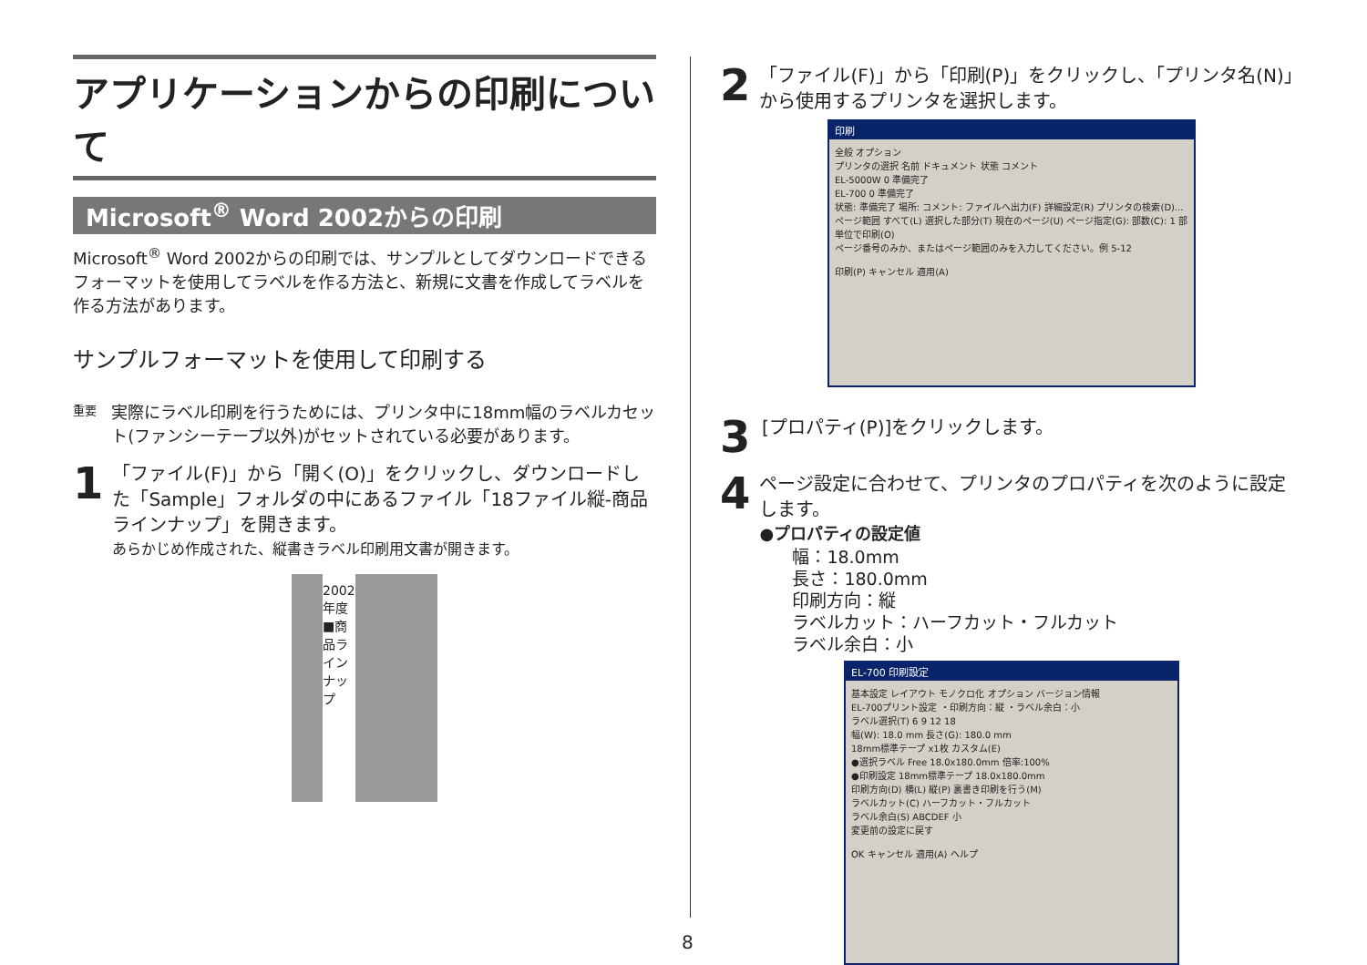アプリケーションからの印刷について
Microsoft<sup>®</sup> Word 2002からの印刷
Microsoft<sup>®</sup> Word 2002からの印刷では、サンプルとしてダウンロードできるフォーマットを使用してラベルを作る方法と、新規に文書を作成してラベルを作る方法があります。
サンプルフォーマットを使用して印刷する
重要
実際にラベル印刷を行うためには、プリンタ中に18mm幅のラベルカセット(ファンシーテープ以外)がセットされている必要があります。
1
「ファイル(F)」から「開く(O)」をクリックし、ダウンロードした「Sample」フォルダの中にあるファイル「18ファイル縦-商品ラインナップ」を開きます。
あらかじめ作成された、縦書きラベル印刷用文書が開きます。
2002年度 ■商品ラインナップ
2
「ファイル(F)」から「印刷(P)」をクリックし、「プリンタ名(N)」から使用するプリンタを選択します。
印刷
全般 オプション
プリンタの選択 名前 ドキュメント 状態 コメント
EL-5000W 0 準備完了
EL-700 0 準備完了
状態: 準備完了 場所: コメント: ファイルへ出力(F) 詳細設定(R) プリンタの検索(D)...
ページ範囲 すべて(L) 選択した部分(T) 現在のページ(U) ページ指定(G): 部数(C): 1 部単位で印刷(O)
ページ番号のみか、またはページ範囲のみを入力してください。例 5-12
印刷(P) キャンセル 適用(A)
3
[プロパティ(P)]をクリックします。
4
ページ設定に合わせて、プリンタのプロパティを次のように設定します。
●プロパティの設定値
幅：18.0mm
長さ：180.0mm
印刷方向：縦
ラベルカット：ハーフカット・フルカット
ラベル余白：小
EL-700 印刷設定
基本設定 レイアウト モノクロ化 オプション バージョン情報
EL-700プリント設定 ・印刷方向：縦 ・ラベル余白：小
ラベル選択(T) 6 9 12 18
幅(W): 18.0 mm 長さ(G): 180.0 mm
18mm標準テープ x1枚 カスタム(E)
●選択ラベル Free 18.0x180.0mm 倍率:100%
●印刷設定 18mm標準テープ 18.0x180.0mm
印刷方向(D) 横(L) 縦(P) 裏書き印刷を行う(M)
ラベルカット(C) ハーフカット・フルカット
ラベル余白(S) ABCDEF 小
変更前の設定に戻す
OK キャンセル 適用(A) ヘルプ
8